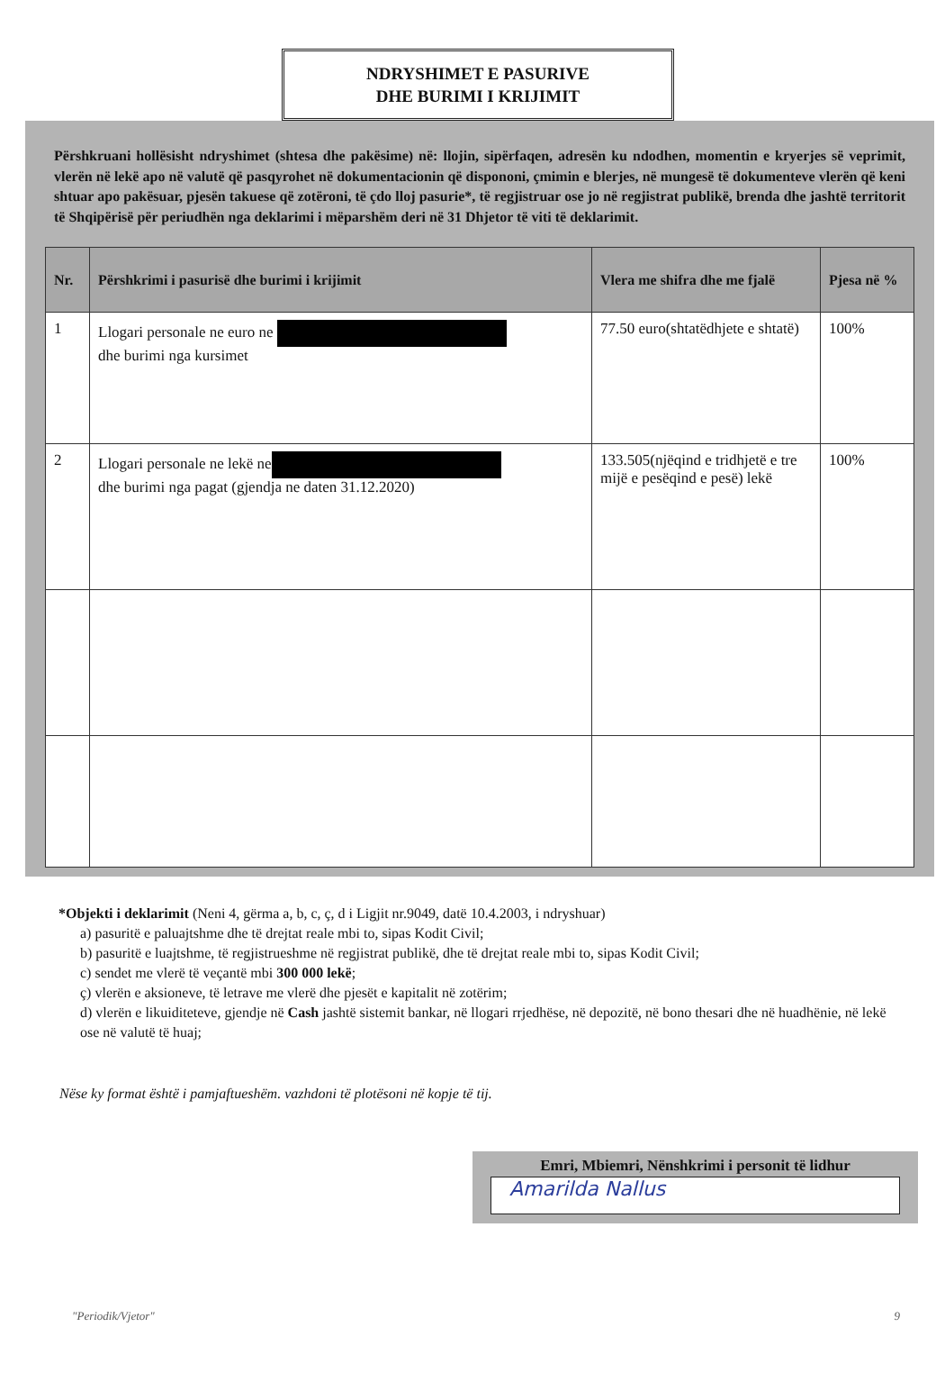NDRYSHIMET E PASURIVE
DHE BURIMI I KRIJIMIT
Përshkruani hollësisht ndryshimet (shtesa dhe pakësime) në: llojin, sipërfaqen, adresën ku ndodhen, momentin e kryerjes së veprimit, vlerën në lekë apo në valutë që pasqyrohet në dokumentacionin që dispononi, çmimin e blerjes, në mungesë të dokumenteve vlerën që keni shtuar apo pakësuar, pjesën takuese që zotëroni, të çdo lloj pasurie*, të regjistruar ose jo në regjistrat publikë, brenda dhe jashtë territorit të Shqipërisë për periudhën nga deklarimi i mëparshëm deri në 31 Dhjetor të viti të deklarimit.
| Nr. | Përshkrimi i pasurisë dhe burimi i krijimit | Vlera me shifra dhe me fjalë | Pjesa në % |
| --- | --- | --- | --- |
| 1 | Llogari personale ne euro ne dhe burimi nga kursimet | 77.50 euro(shtatëdhjete e shtatë) | 100% |
| 2 | Llogari personale ne lekë ne dhe burimi nga pagat (gjendja ne daten 31.12.2020) | 133.505(njëqind e tridhjetë e tre mijë e pesëqind e pesë) lekë | 100% |
*Objekti i deklarimit (Neni 4, gërma a, b, c, ç, d i Ligjit nr.9049, datë 10.4.2003, i ndryshuar)
a) pasuritë e paluajtshme dhe të drejtat reale mbi to, sipas Kodit Civil;
b) pasuritë e luajtshme, të regjistrueshme në regjistrat publikë, dhe të drejtat reale mbi to, sipas Kodit Civil;
c) sendet me vlerë të veçantë mbi 300 000 lekë;
ç) vlerën e aksioneve, të letrave me vlerë dhe pjesët e kapitalit në zotërim;
d) vlerën e likuiditeteve, gjendje në Cash jashtë sistemit bankar, në llogari rrjedhëse, në depozitë, në bono thesari dhe në huadhënie, në lekë ose në valutë të huaj;
Nëse ky format është i pamjaftueshëm. vazhdoni të plotësoni në kopje të tij.
Emri, Mbiemri, Nënshkrimi i personit të lidhur
Amarilda Nallus
"Periodik/Vjetor" 9